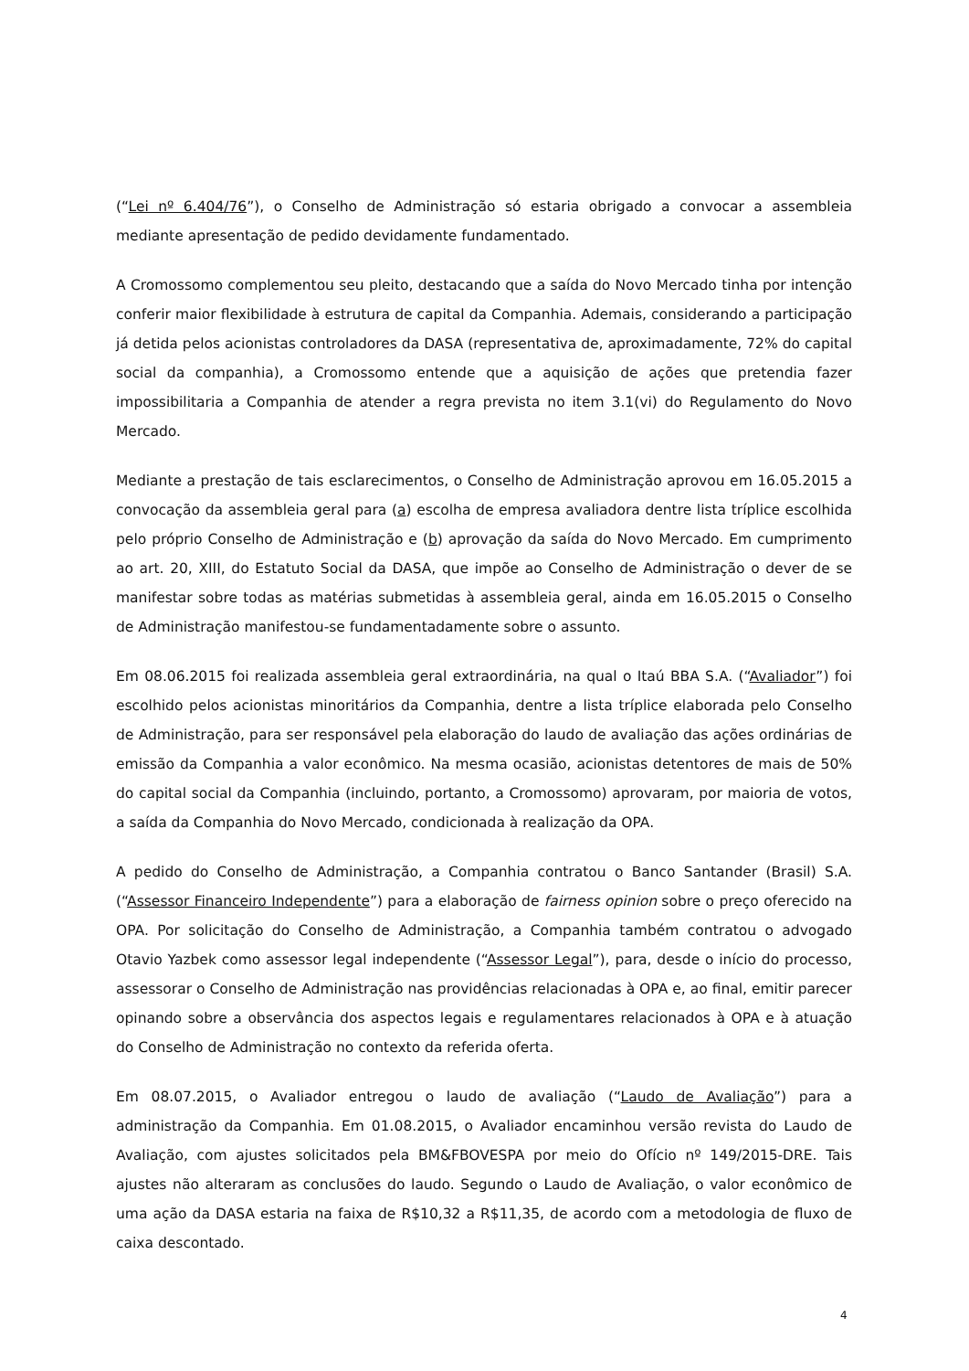(“Lei nº 6.404/76”), o Conselho de Administração só estaria obrigado a convocar a assembleia mediante apresentação de pedido devidamente fundamentado.
A Cromossomo complementou seu pleito, destacando que a saída do Novo Mercado tinha por intenção conferir maior flexibilidade à estrutura de capital da Companhia. Ademais, considerando a participação já detida pelos acionistas controladores da DASA (representativa de, aproximadamente, 72% do capital social da companhia), a Cromossomo entende que a aquisição de ações que pretendia fazer impossibilitaria a Companhia de atender a regra prevista no item 3.1(vi) do Regulamento do Novo Mercado.
Mediante a prestação de tais esclarecimentos, o Conselho de Administração aprovou em 16.05.2015 a convocação da assembleia geral para (a) escolha de empresa avaliadora dentre lista tríplice escolhida pelo próprio Conselho de Administração e (b) aprovação da saída do Novo Mercado. Em cumprimento ao art. 20, XIII, do Estatuto Social da DASA, que impõe ao Conselho de Administração o dever de se manifestar sobre todas as matérias submetidas à assembleia geral, ainda em 16.05.2015 o Conselho de Administração manifestou-se fundamentadamente sobre o assunto.
Em 08.06.2015 foi realizada assembleia geral extraordinária, na qual o Itaú BBA S.A. (“Avaliador”) foi escolhido pelos acionistas minoritários da Companhia, dentre a lista tríplice elaborada pelo Conselho de Administração, para ser responsável pela elaboração do laudo de avaliação das ações ordinárias de emissão da Companhia a valor econômico. Na mesma ocasião, acionistas detentores de mais de 50% do capital social da Companhia (incluindo, portanto, a Cromossomo) aprovaram, por maioria de votos, a saída da Companhia do Novo Mercado, condicionada à realização da OPA.
A pedido do Conselho de Administração, a Companhia contratou o Banco Santander (Brasil) S.A. (“Assessor Financeiro Independente”) para a elaboração de fairness opinion sobre o preço oferecido na OPA. Por solicitação do Conselho de Administração, a Companhia também contratou o advogado Otavio Yazbek como assessor legal independente (“Assessor Legal”), para, desde o início do processo, assessorar o Conselho de Administração nas providências relacionadas à OPA e, ao final, emitir parecer opinando sobre a observância dos aspectos legais e regulamentares relacionados à OPA e à atuação do Conselho de Administração no contexto da referida oferta.
Em 08.07.2015, o Avaliador entregou o laudo de avaliação (“Laudo de Avaliação”) para a administração da Companhia. Em 01.08.2015, o Avaliador encaminhou versão revista do Laudo de Avaliação, com ajustes solicitados pela BM&FBOVESPA por meio do Ofício nº 149/2015-DRE. Tais ajustes não alteraram as conclusões do laudo. Segundo o Laudo de Avaliação, o valor econômico de uma ação da DASA estaria na faixa de R$10,32 a R$11,35, de acordo com a metodologia de fluxo de caixa descontado.
4